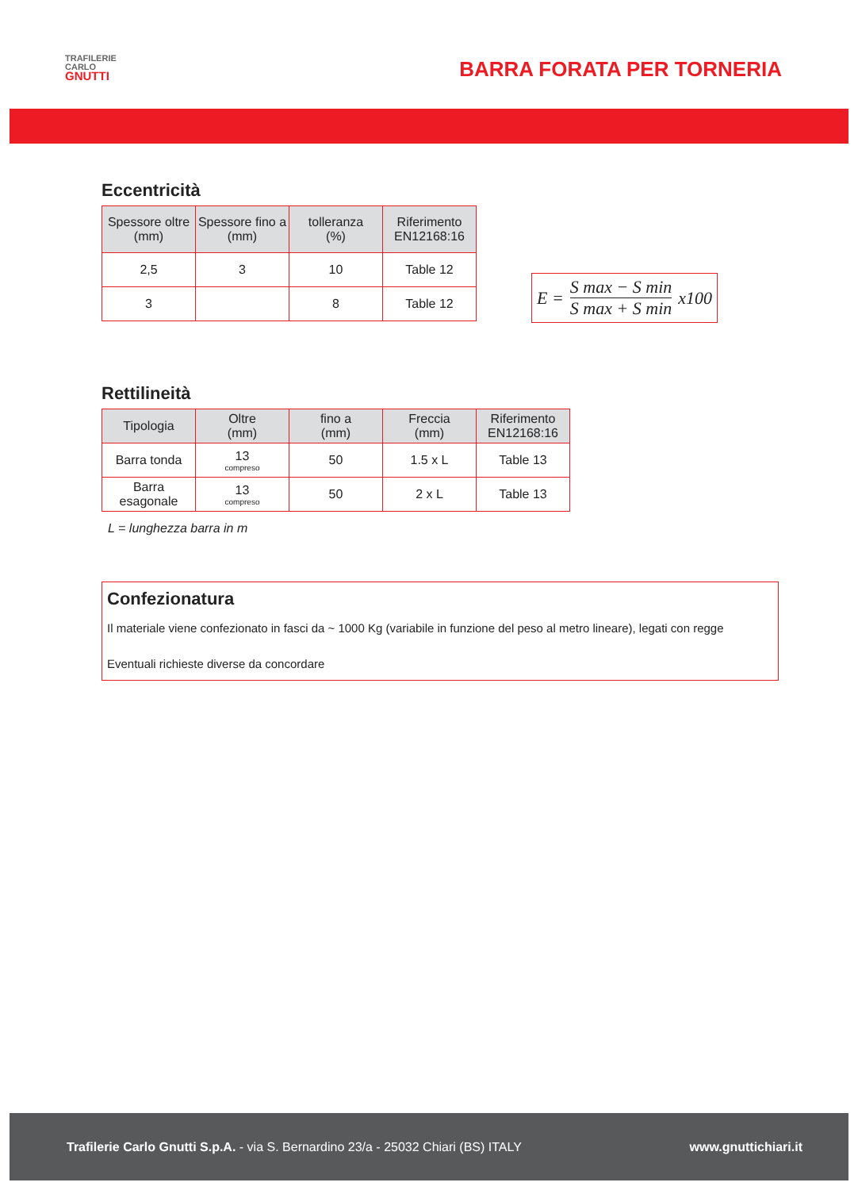TRAFILERIE
CARLO
GNUTTI
BARRA FORATA PER TORNERIA
Eccentricità
| Spessore oltre (mm) | Spessore fino a (mm) | tolleranza (%) | Riferimento EN12168:16 |
| --- | --- | --- | --- |
| 2,5 | 3 | 10 | Table 12 |
| 3 | | 8 | Table 12 |
E = S max − S min S max + S min x100
Rettilineità
| Tipologia | Oltre (mm) | fino a (mm) | Freccia (mm) | Riferimento EN12168:16 |
| --- | --- | --- | --- | --- |
| Barra tonda | 13 compreso | 50 | 1.5 x L | Table 13 |
| Barra esagonale | 13 compreso | 50 | 2 x L | Table 13 |
L = lunghezza barra in m
Confezionatura
Il materiale viene confezionato in fasci da ~ 1000 Kg (variabile in funzione del peso al metro lineare), legati con regge
Eventuali richieste diverse da concordare
Trafilerie Carlo Gnutti S.p.A. - via S. Bernardino 23/a - 25032 Chiari (BS) ITALY www.gnuttichiari.it